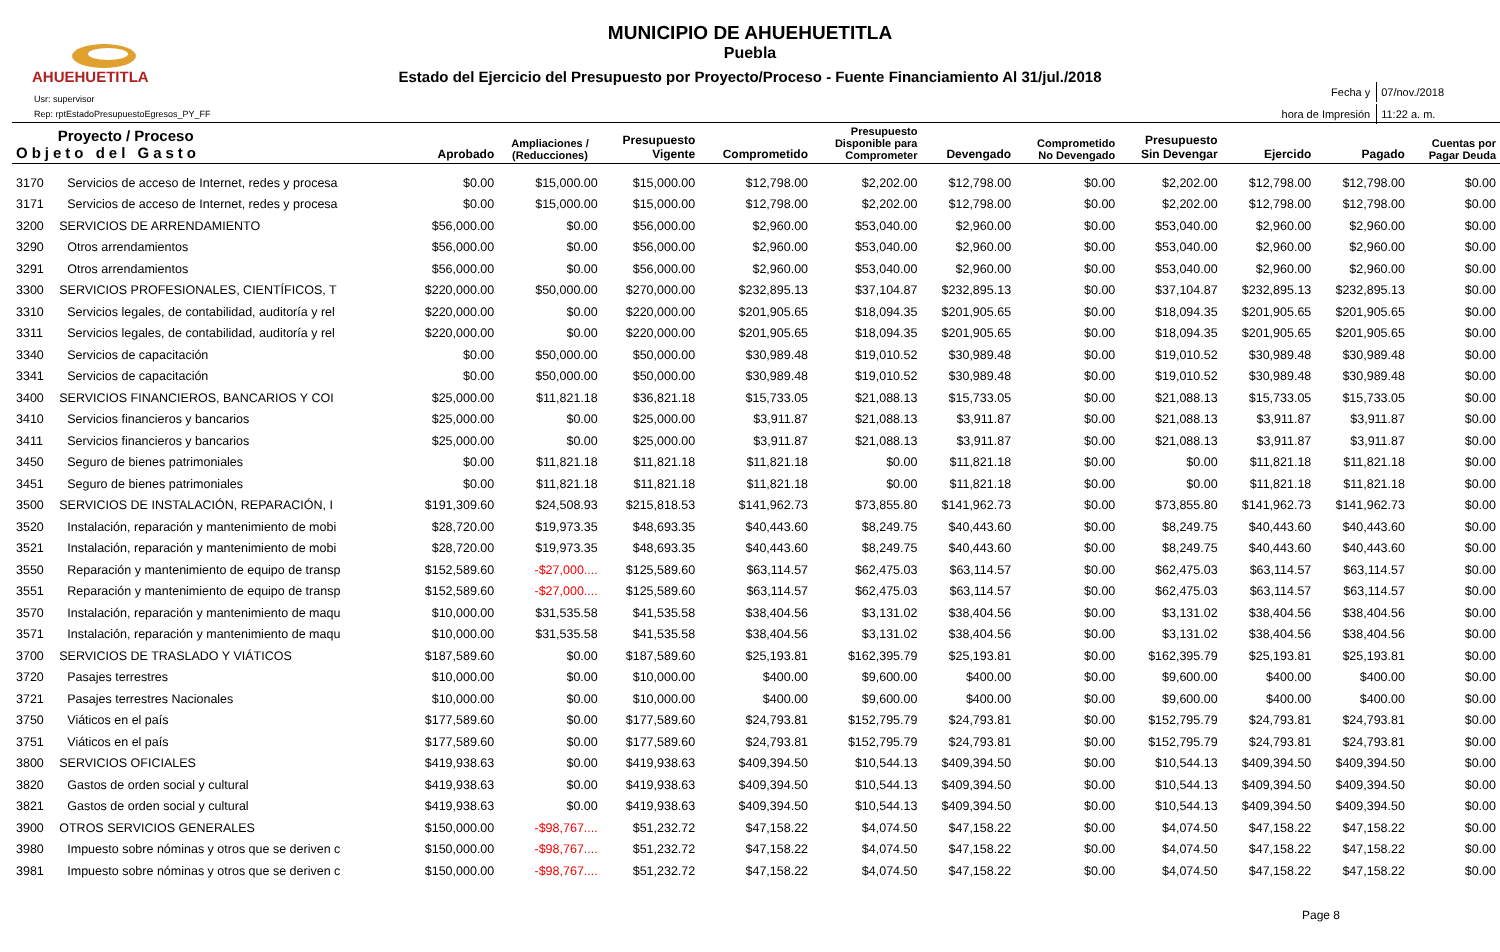AHUEHUETITLA
MUNICIPIO DE AHUEHUETITLA
Puebla
Estado del Ejercicio del Presupuesto por Proyecto/Proceso - Fuente Financiamiento Al 31/jul./2018
Usr: supervisor
Rep: rptEstadoPresupuestoEgresos_PY_FF
| Fecha y | 07/nov./2018 |
| hora de Impresión | 11:22 a. m. |
| Proyecto / Proceso Objeto del Gasto | | Aprobado | Ampliaciones / (Reducciones) | Presupuesto Vigente | Comprometido | Presupuesto Disponible para Comprometer | Devengado | Comprometido No Devengado | Presupuesto Sin Devengar | Ejercido | Pagado | Cuentas por Pagar Deuda |
| --- | --- | --- | --- | --- | --- | --- | --- | --- | --- | --- | --- | --- |
| 3170 | Servicios de acceso de Internet, redes y procesa | $0.00 | $15,000.00 | $15,000.00 | $12,798.00 | $2,202.00 | $12,798.00 | $0.00 | $2,202.00 | $12,798.00 | $12,798.00 | $0.00 |
| 3171 | Servicios de acceso de Internet, redes y procesa | $0.00 | $15,000.00 | $15,000.00 | $12,798.00 | $2,202.00 | $12,798.00 | $0.00 | $2,202.00 | $12,798.00 | $12,798.00 | $0.00 |
| 3200 | SERVICIOS DE ARRENDAMIENTO | $56,000.00 | $0.00 | $56,000.00 | $2,960.00 | $53,040.00 | $2,960.00 | $0.00 | $53,040.00 | $2,960.00 | $2,960.00 | $0.00 |
| 3290 | Otros arrendamientos | $56,000.00 | $0.00 | $56,000.00 | $2,960.00 | $53,040.00 | $2,960.00 | $0.00 | $53,040.00 | $2,960.00 | $2,960.00 | $0.00 |
| 3291 | Otros arrendamientos | $56,000.00 | $0.00 | $56,000.00 | $2,960.00 | $53,040.00 | $2,960.00 | $0.00 | $53,040.00 | $2,960.00 | $2,960.00 | $0.00 |
| 3300 | SERVICIOS PROFESIONALES, CIENTÍFICOS, T | $220,000.00 | $50,000.00 | $270,000.00 | $232,895.13 | $37,104.87 | $232,895.13 | $0.00 | $37,104.87 | $232,895.13 | $232,895.13 | $0.00 |
| 3310 | Servicios legales, de contabilidad, auditoría y rel | $220,000.00 | $0.00 | $220,000.00 | $201,905.65 | $18,094.35 | $201,905.65 | $0.00 | $18,094.35 | $201,905.65 | $201,905.65 | $0.00 |
| 3311 | Servicios legales, de contabilidad, auditoría y rel | $220,000.00 | $0.00 | $220,000.00 | $201,905.65 | $18,094.35 | $201,905.65 | $0.00 | $18,094.35 | $201,905.65 | $201,905.65 | $0.00 |
| 3340 | Servicios de capacitación | $0.00 | $50,000.00 | $50,000.00 | $30,989.48 | $19,010.52 | $30,989.48 | $0.00 | $19,010.52 | $30,989.48 | $30,989.48 | $0.00 |
| 3341 | Servicios de capacitación | $0.00 | $50,000.00 | $50,000.00 | $30,989.48 | $19,010.52 | $30,989.48 | $0.00 | $19,010.52 | $30,989.48 | $30,989.48 | $0.00 |
| 3400 | SERVICIOS FINANCIEROS, BANCARIOS Y COI | $25,000.00 | $11,821.18 | $36,821.18 | $15,733.05 | $21,088.13 | $15,733.05 | $0.00 | $21,088.13 | $15,733.05 | $15,733.05 | $0.00 |
| 3410 | Servicios financieros y bancarios | $25,000.00 | $0.00 | $25,000.00 | $3,911.87 | $21,088.13 | $3,911.87 | $0.00 | $21,088.13 | $3,911.87 | $3,911.87 | $0.00 |
| 3411 | Servicios financieros y bancarios | $25,000.00 | $0.00 | $25,000.00 | $3,911.87 | $21,088.13 | $3,911.87 | $0.00 | $21,088.13 | $3,911.87 | $3,911.87 | $0.00 |
| 3450 | Seguro de bienes patrimoniales | $0.00 | $11,821.18 | $11,821.18 | $11,821.18 | $0.00 | $11,821.18 | $0.00 | $0.00 | $11,821.18 | $11,821.18 | $0.00 |
| 3451 | Seguro de bienes patrimoniales | $0.00 | $11,821.18 | $11,821.18 | $11,821.18 | $0.00 | $11,821.18 | $0.00 | $0.00 | $11,821.18 | $11,821.18 | $0.00 |
| 3500 | SERVICIOS DE INSTALACIÓN, REPARACIÓN, I | $191,309.60 | $24,508.93 | $215,818.53 | $141,962.73 | $73,855.80 | $141,962.73 | $0.00 | $73,855.80 | $141,962.73 | $141,962.73 | $0.00 |
| 3520 | Instalación, reparación y mantenimiento de mobi | $28,720.00 | $19,973.35 | $48,693.35 | $40,443.60 | $8,249.75 | $40,443.60 | $0.00 | $8,249.75 | $40,443.60 | $40,443.60 | $0.00 |
| 3521 | Instalación, reparación y mantenimiento de mobi | $28,720.00 | $19,973.35 | $48,693.35 | $40,443.60 | $8,249.75 | $40,443.60 | $0.00 | $8,249.75 | $40,443.60 | $40,443.60 | $0.00 |
| 3550 | Reparación y mantenimiento de equipo de transp | $152,589.60 | -$27,000.... | $125,589.60 | $63,114.57 | $62,475.03 | $63,114.57 | $0.00 | $62,475.03 | $63,114.57 | $63,114.57 | $0.00 |
| 3551 | Reparación y mantenimiento de equipo de transp | $152,589.60 | -$27,000.... | $125,589.60 | $63,114.57 | $62,475.03 | $63,114.57 | $0.00 | $62,475.03 | $63,114.57 | $63,114.57 | $0.00 |
| 3570 | Instalación, reparación y mantenimiento de maqu | $10,000.00 | $31,535.58 | $41,535.58 | $38,404.56 | $3,131.02 | $38,404.56 | $0.00 | $3,131.02 | $38,404.56 | $38,404.56 | $0.00 |
| 3571 | Instalación, reparación y mantenimiento de maqu | $10,000.00 | $31,535.58 | $41,535.58 | $38,404.56 | $3,131.02 | $38,404.56 | $0.00 | $3,131.02 | $38,404.56 | $38,404.56 | $0.00 |
| 3700 | SERVICIOS DE TRASLADO Y VIÁTICOS | $187,589.60 | $0.00 | $187,589.60 | $25,193.81 | $162,395.79 | $25,193.81 | $0.00 | $162,395.79 | $25,193.81 | $25,193.81 | $0.00 |
| 3720 | Pasajes terrestres | $10,000.00 | $0.00 | $10,000.00 | $400.00 | $9,600.00 | $400.00 | $0.00 | $9,600.00 | $400.00 | $400.00 | $0.00 |
| 3721 | Pasajes terrestres Nacionales | $10,000.00 | $0.00 | $10,000.00 | $400.00 | $9,600.00 | $400.00 | $0.00 | $9,600.00 | $400.00 | $400.00 | $0.00 |
| 3750 | Viáticos en el país | $177,589.60 | $0.00 | $177,589.60 | $24,793.81 | $152,795.79 | $24,793.81 | $0.00 | $152,795.79 | $24,793.81 | $24,793.81 | $0.00 |
| 3751 | Viáticos en el país | $177,589.60 | $0.00 | $177,589.60 | $24,793.81 | $152,795.79 | $24,793.81 | $0.00 | $152,795.79 | $24,793.81 | $24,793.81 | $0.00 |
| 3800 | SERVICIOS OFICIALES | $419,938.63 | $0.00 | $419,938.63 | $409,394.50 | $10,544.13 | $409,394.50 | $0.00 | $10,544.13 | $409,394.50 | $409,394.50 | $0.00 |
| 3820 | Gastos de orden social y cultural | $419,938.63 | $0.00 | $419,938.63 | $409,394.50 | $10,544.13 | $409,394.50 | $0.00 | $10,544.13 | $409,394.50 | $409,394.50 | $0.00 |
| 3821 | Gastos de orden social y cultural | $419,938.63 | $0.00 | $419,938.63 | $409,394.50 | $10,544.13 | $409,394.50 | $0.00 | $10,544.13 | $409,394.50 | $409,394.50 | $0.00 |
| 3900 | OTROS SERVICIOS GENERALES | $150,000.00 | -$98,767.... | $51,232.72 | $47,158.22 | $4,074.50 | $47,158.22 | $0.00 | $4,074.50 | $47,158.22 | $47,158.22 | $0.00 |
| 3980 | Impuesto sobre nóminas y otros que se deriven c | $150,000.00 | -$98,767.... | $51,232.72 | $47,158.22 | $4,074.50 | $47,158.22 | $0.00 | $4,074.50 | $47,158.22 | $47,158.22 | $0.00 |
| 3981 | Impuesto sobre nóminas y otros que se deriven c | $150,000.00 | -$98,767.... | $51,232.72 | $47,158.22 | $4,074.50 | $47,158.22 | $0.00 | $4,074.50 | $47,158.22 | $47,158.22 | $0.00 |
Page 8